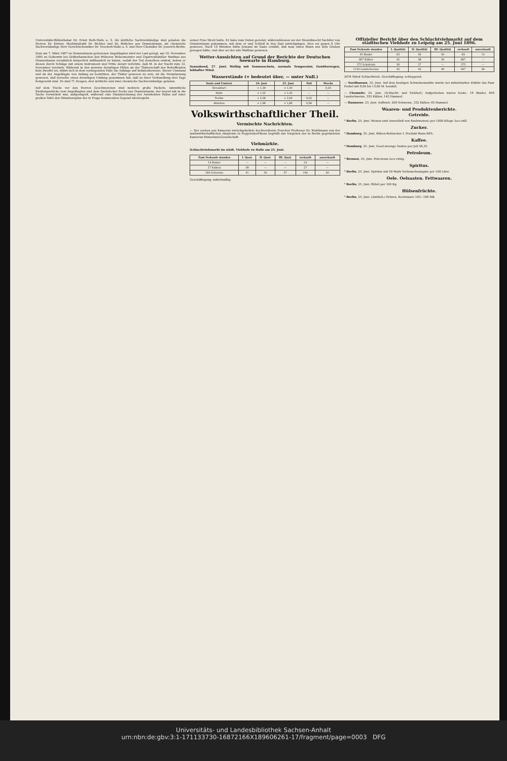Universitäts-Bibliothekar Dr. Ernst Roth-Halle a. S. Als ärztliche Sachverständige sind geladen die Herren Dr. Körner, Medizinalrath Dr. Richter und Dr. Böttcher aus Oranienbaum, als chemische Sachverständige Herr Gerichtschemiker Dr. Teuchert-Halle a. S. und Herr Chemiker Dr. Jeserich-Berlin.
Dem am 7. März 1867 zu Oranienbaum geborenen Angeklagten wird zur Last gelegt, am 10. November 1895 zu Goltewitz bei Gräfenhainichen den früheren Webermeister und Cigarrenhändler Mathias aus Oranienbaum vorsätzlich körperlich mißhandelt zu haben, sodaß der Tod desselben eintrat, indem er diesen durch Schläge mit einem Instrument und Tritte derart verletzte, daß M. in der Nacht zum 12. November verstarb. Während in den meisten derartigen Fällen an der Thäterschaft des Betreffenden kein Zweifel ist, stützt sich in dem vorliegenden Falle die Anklage auf Indizienbeweise. Dieser Umstand und da der Angeklagte von Anfang an bestritten, der Thäter gewesen zu sein, ist die Veranlassung gewesen, daß derselbe einen derartigen Umfang genommen hat, daß zu ihrer Verhandlung drei Tage festgesetzt sind. Es sind 71 Zeugen, drei ärztliche und zwei chemische Sachverständige geladen.
Auf dem Tische vor den Herren Geschworenen sind mehrere große Packete, sämmtliche Kleidungsstücke vom Angeklagten und dem Dachdecker Focke aus Oranienbaum, der zuerst mit in die Sache verwickelt war, aufgestapelt, während eine Handzeichnung des Assistenten Pallas auf einer großen Tafel den Situationsplan der in Frage kommenden Gegend wiedergiebt.
seiner Frau Streit hatte. Er habe zum Guten geredet, währenddessen sei der Dienstknecht Sachtler von Oranienbaum gekommen, mit dem er und Schleif in den Saal zurückgingen. Dies sei gegen 8 Uhr gewesen. Nach 10 Minuten hätte Jemand im Saale erzählt, daß man einen Mann aus dem Graben gezogen hätte, und dies sei der alte Mathias gewesen.
Wetter-Aussichten auf Grund der Berichte der Deutschen Seewarte in Hamburg.
Sonnabend, 27. Juni: Wolkig mit Sonnenschein, normale Temperatur, Gewitterregen, lebhafter Wind.
Wasserstände (+ bedeutet über, — unter Null.)
| Saale und Unstrut | 24. Juni | 25. Juni | Fall | Wuchs |
| --- | --- | --- | --- | --- |
| Straußfurt | + 1,30 | + 1,50 | — | 0,20 |
| Halle | + 1,92 | + 1,92 | — | — |
| Trotha | + 2,06 | + 2,64 | 0,02 | — |
| Alsleben | + 1,86 | + 1,80 | 0,06 | — |
Volkswirthschaftlicher Theil.
Vermischte Nachrichten.
— Der soeben aus Kamerun zurückgekehrte hochverdiente Forscher Professor Dr. Wohltmann von der landwirthschaftlichen Akademie in Poppelsdorf-Bonn begrüßt das Vorgehen der in Berlin gegründeten Kamerun-Hinterland-Gesellschaft.
Viehmärkte.
Schlachtviehmarkt im städt. Viehhofe zu Halle am 25. Juni.
| Zum Verkaufe standen | I. Qual. | II. Qual. | III. Qual. | verkauft | unverkauft |
| --- | --- | --- | --- | --- | --- |
| 14 Rinder | — | — | — | 14 | — |
| 27 Kalben | 38 | — | — | 27 | — |
| 184 Schweine | 41 | 39 | 37 | 144 | 40 |
Geschäftsgang: mittelmäßig.
Offizieller Bericht über den Schlachtviehmarkt auf dem städtischen Viehhofe zu Leipzig am 25. Juni 1896.
| Zum Verkaufe standen | I. Qualität | II. Qualität | III. Qualität | verkauft | unverkauft |
| --- | --- | --- | --- | --- | --- |
| 95 Rinder | 62 | 56 | 50 | 83 | 12 |
| 667 Kälber | 42 | 38 | 34 | 667 | — |
| 275 Schafvieh | 30 | 27 | — | 275 | — |
| 1133 Landschweine | 45 | 43 | 40 | 997 | 36 |
2076 Stück Schlachtvieh. Geschäftsgang: schleppend.
— Nordhausen, 25. Juni. Auf dem heutigen Schweinemarkte wurde bei mittelstarker Zufuhr das Paar Ferkel mit 9,00 bis 13,00 M. bezahlt.
— Chemnitz, 25. Juni. (Schlacht- und Viehhof.) Aufgetrieben waren heute: 19 Rinder, 456 Landschweine, 355 Kälber, 143 Hammel.
— Hannover, 25. Juni. Auftrieb: 209 Schweine, 332 Kälber, 65 Hammel.
Waaren- und Produktenberichte.
Getreide.
* Berlin, 25. Juni. Weizen (mit Ausschluß von Rauhweizen) per 1000 Kilogr. loco still.
Zucker.
* Hamburg, 25. Juni. Rüben-Rohzucker I. Produkt Basis 88%.
Kaffee.
* Hamburg, 25. Juni. Good average Santos per Juli 58,25.
Petroleum.
* Bremen, 25. Juni. Petroleum loco ruhig.
Spiritus.
* Berlin, 25. Juni. Spiritus mit 50 Mark Verbrauchsabgabe per 100 Liter.
Oele. Oelsaaten. Fettwaaren.
* Berlin, 25. Juni. Rüböl per 100 Kg.
Hülsenfrüchte.
* Berlin, 25. Juni. (Amtlich.) Erbsen, Kochwaare 143—160 Mk.
Universitäts- und Landesbibliothek Sachsen-Anhalt
urn:nbn:de:gbv:3:1-171133730-16872166X189606261-17/fragment/page=0003 DFG